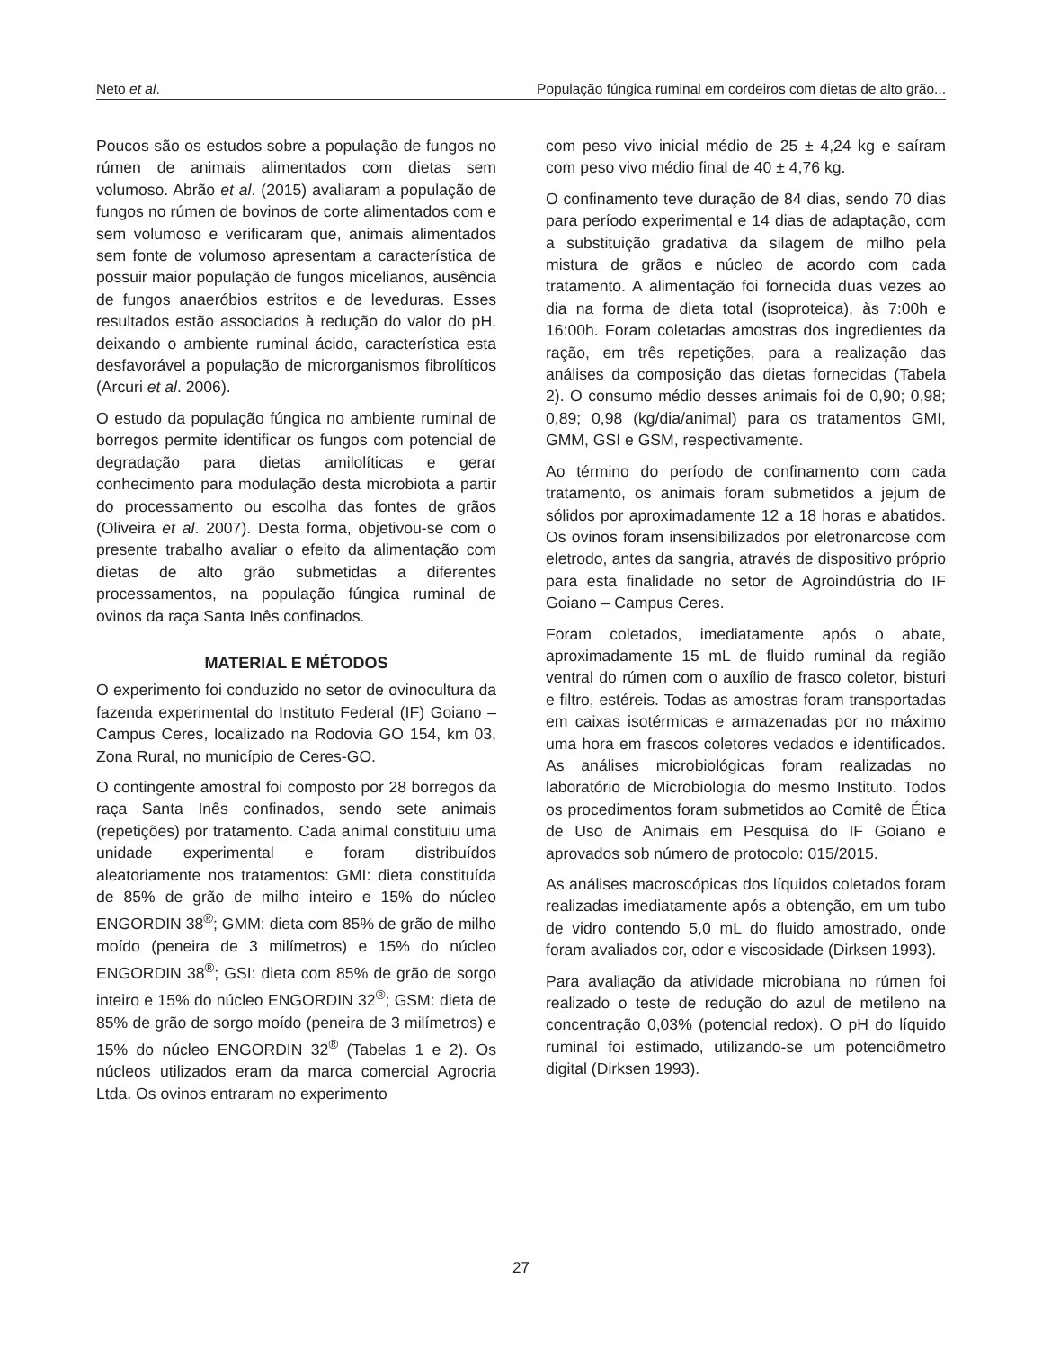Neto et al. População fúngica ruminal em cordeiros com dietas de alto grão...
Poucos são os estudos sobre a população de fungos no rúmen de animais alimentados com dietas sem volumoso. Abrão et al. (2015) avaliaram a população de fungos no rúmen de bovinos de corte alimentados com e sem volumoso e verificaram que, animais alimentados sem fonte de volumoso apresentam a característica de possuir maior população de fungos micelianos, ausência de fungos anaeróbios estritos e de leveduras. Esses resultados estão associados à redução do valor do pH, deixando o ambiente ruminal ácido, característica esta desfavorável a população de microrganismos fibrolíticos (Arcuri et al. 2006).
O estudo da população fúngica no ambiente ruminal de borregos permite identificar os fungos com potencial de degradação para dietas amilolíticas e gerar conhecimento para modulação desta microbiota a partir do processamento ou escolha das fontes de grãos (Oliveira et al. 2007). Desta forma, objetivou-se com o presente trabalho avaliar o efeito da alimentação com dietas de alto grão submetidas a diferentes processamentos, na população fúngica ruminal de ovinos da raça Santa Inês confinados.
MATERIAL E MÉTODOS
O experimento foi conduzido no setor de ovinocultura da fazenda experimental do Instituto Federal (IF) Goiano – Campus Ceres, localizado na Rodovia GO 154, km 03, Zona Rural, no município de Ceres-GO.
O contingente amostral foi composto por 28 borregos da raça Santa Inês confinados, sendo sete animais (repetições) por tratamento. Cada animal constituiu uma unidade experimental e foram distribuídos aleatoriamente nos tratamentos: GMI: dieta constituída de 85% de grão de milho inteiro e 15% do núcleo ENGORDIN 38<sup>®</sup>; GMM: dieta com 85% de grão de milho moído (peneira de 3 milímetros) e 15% do núcleo ENGORDIN 38<sup>®</sup>; GSI: dieta com 85% de grão de sorgo inteiro e 15% do núcleo ENGORDIN 32<sup>®</sup>; GSM: dieta de 85% de grão de sorgo moído (peneira de 3 milímetros) e 15% do núcleo ENGORDIN 32<sup>®</sup> (Tabelas 1 e 2). Os núcleos utilizados eram da marca comercial Agrocria Ltda. Os ovinos entraram no experimento
com peso vivo inicial médio de 25 ± 4,24 kg e saíram com peso vivo médio final de 40 ± 4,76 kg.
O confinamento teve duração de 84 dias, sendo 70 dias para período experimental e 14 dias de adaptação, com a substituição gradativa da silagem de milho pela mistura de grãos e núcleo de acordo com cada tratamento. A alimentação foi fornecida duas vezes ao dia na forma de dieta total (isoproteica), às 7:00h e 16:00h. Foram coletadas amostras dos ingredientes da ração, em três repetições, para a realização das análises da composição das dietas fornecidas (Tabela 2). O consumo médio desses animais foi de 0,90; 0,98; 0,89; 0,98 (kg/dia/animal) para os tratamentos GMI, GMM, GSI e GSM, respectivamente.
Ao término do período de confinamento com cada tratamento, os animais foram submetidos a jejum de sólidos por aproximadamente 12 a 18 horas e abatidos. Os ovinos foram insensibilizados por eletronarcose com eletrodo, antes da sangria, através de dispositivo próprio para esta finalidade no setor de Agroindústria do IF Goiano – Campus Ceres.
Foram coletados, imediatamente após o abate, aproximadamente 15 mL de fluido ruminal da região ventral do rúmen com o auxílio de frasco coletor, bisturi e filtro, estéreis. Todas as amostras foram transportadas em caixas isotérmicas e armazenadas por no máximo uma hora em frascos coletores vedados e identificados. As análises microbiológicas foram realizadas no laboratório de Microbiologia do mesmo Instituto. Todos os procedimentos foram submetidos ao Comitê de Ética de Uso de Animais em Pesquisa do IF Goiano e aprovados sob número de protocolo: 015/2015.
As análises macroscópicas dos líquidos coletados foram realizadas imediatamente após a obtenção, em um tubo de vidro contendo 5,0 mL do fluido amostrado, onde foram avaliados cor, odor e viscosidade (Dirksen 1993).
Para avaliação da atividade microbiana no rúmen foi realizado o teste de redução do azul de metileno na concentração 0,03% (potencial redox). O pH do líquido ruminal foi estimado, utilizando-se um potenciômetro digital (Dirksen 1993).
27